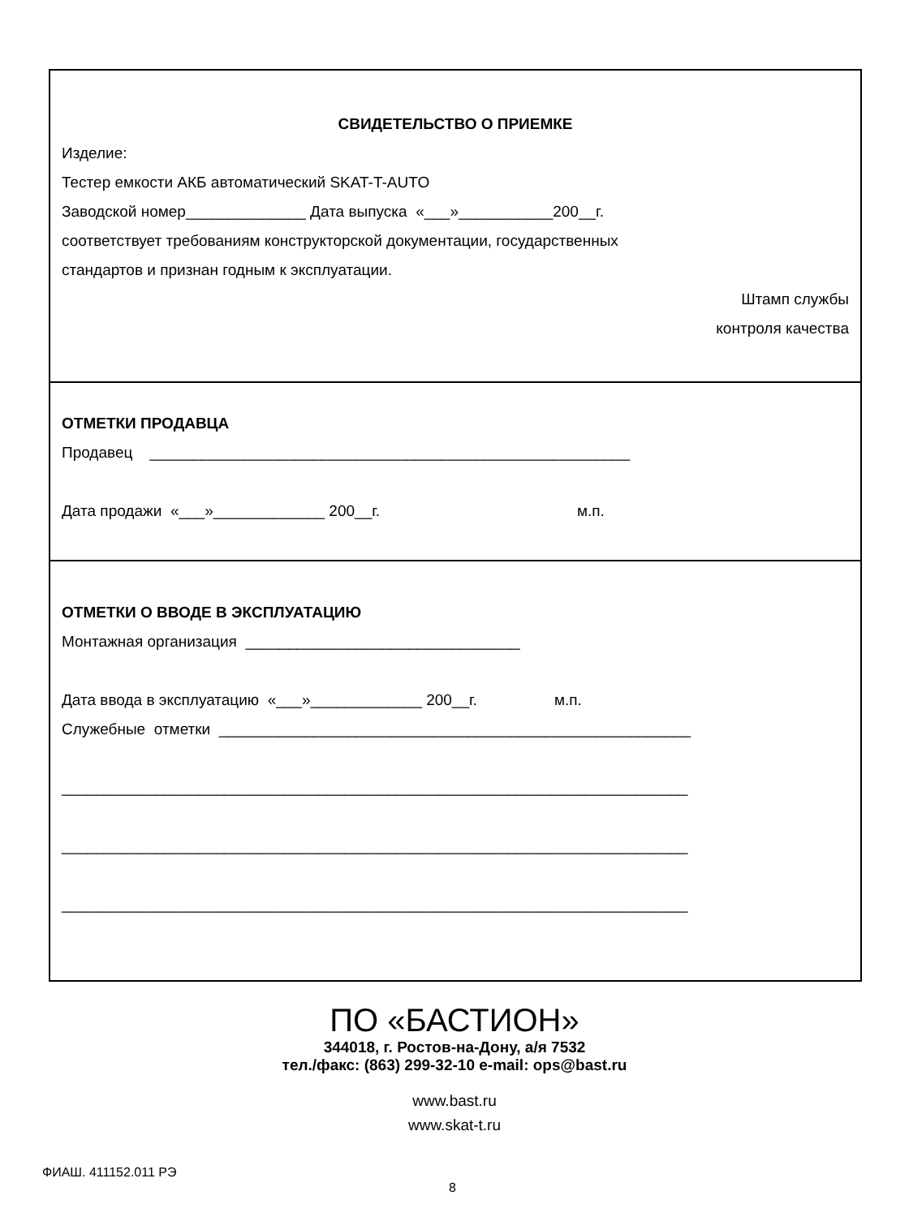СВИДЕТЕЛЬСТВО О ПРИЕМКЕ
Изделие:
Тестер емкости АКБ автоматический SKAT-T-AUTO
Заводской номер______________ Дата выпуска «___»___________200__г.
соответствует требованиям конструкторской документации, государственных
стандартов и признан годным к эксплуатации.
Штамп службы
контроля качества
ОТМЕТКИ ПРОДАВЦА
Продавец ________________________________________________________
Дата продажи «___»_____________ 200__г. м.п.
ОТМЕТКИ О ВВОДЕ В ЭКСПЛУАТАЦИЮ
Монтажная организация ________________________________
Дата ввода в эксплуатацию «___»_____________ 200__г. м.п.
Служебные отметки _______________________________________________________
_________________________________________________________________________
_________________________________________________________________________
_________________________________________________________________________
ПО «БАСТИОН»
344018, г. Ростов-на-Дону, а/я 7532
тел./факс: (863) 299-32-10 e-mail: ops@bast.ru
www.bast.ru
www.skat-t.ru
ФИАШ. 411152.011 РЭ
8